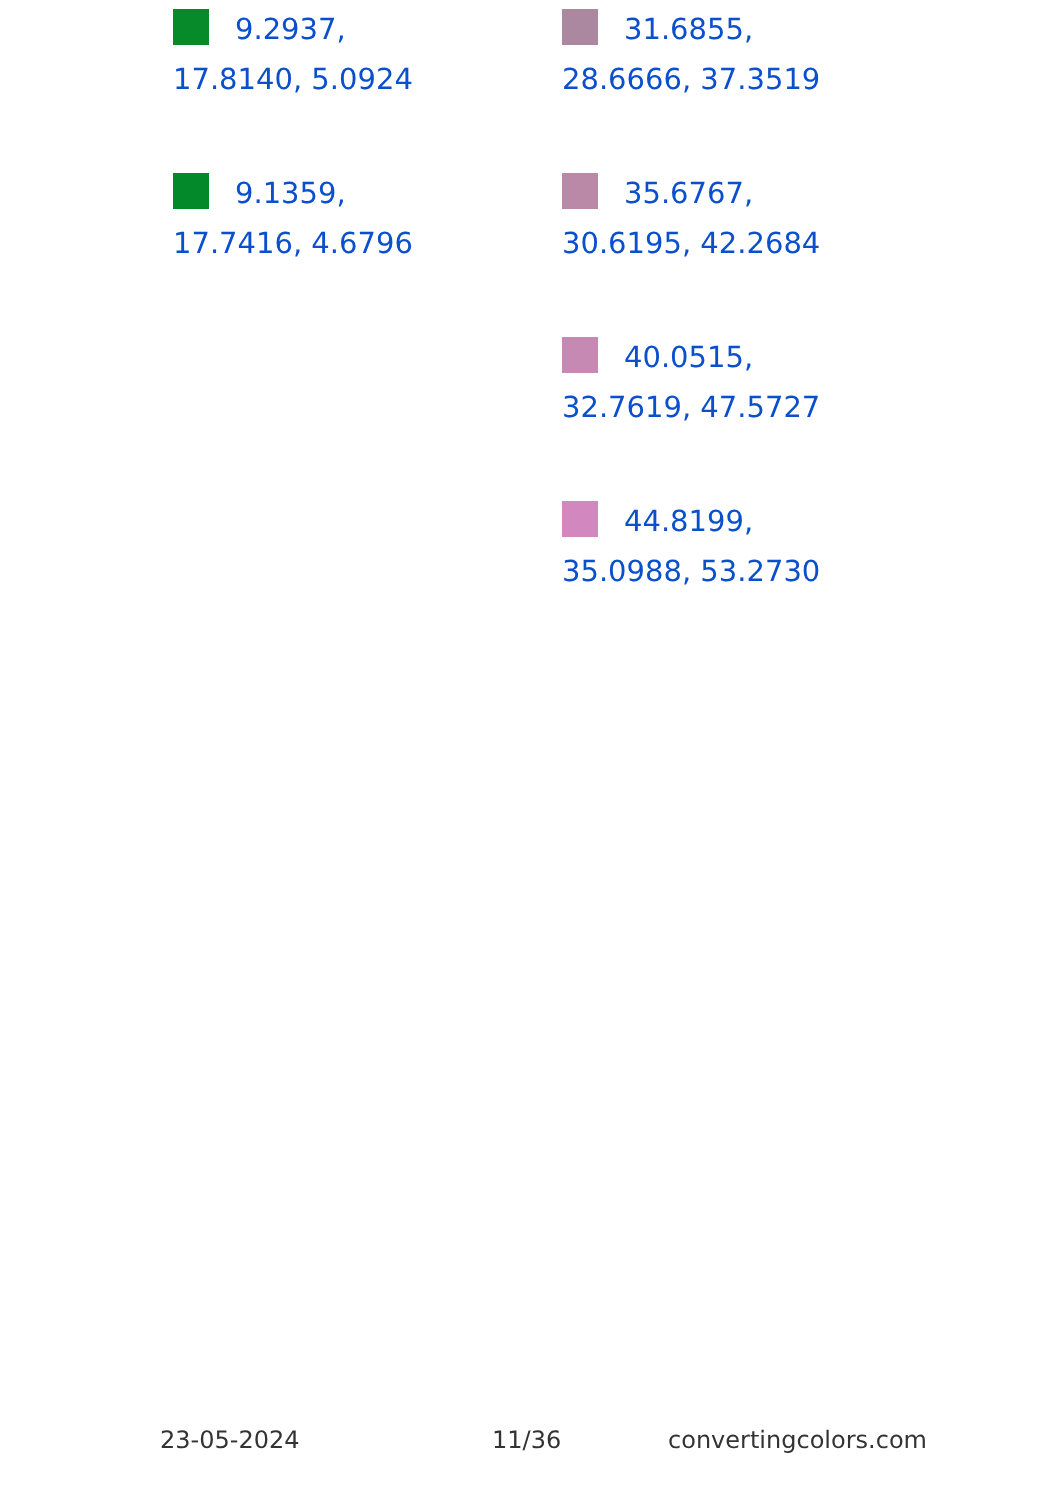9.2937, 17.8140, 5.0924
9.1359, 17.7416, 4.6796
31.6855, 28.6666, 37.3519
35.6767, 30.6195, 42.2684
40.0515, 32.7619, 47.5727
44.8199, 35.0988, 53.2730
23-05-2024 11/36 convertingcolors.com